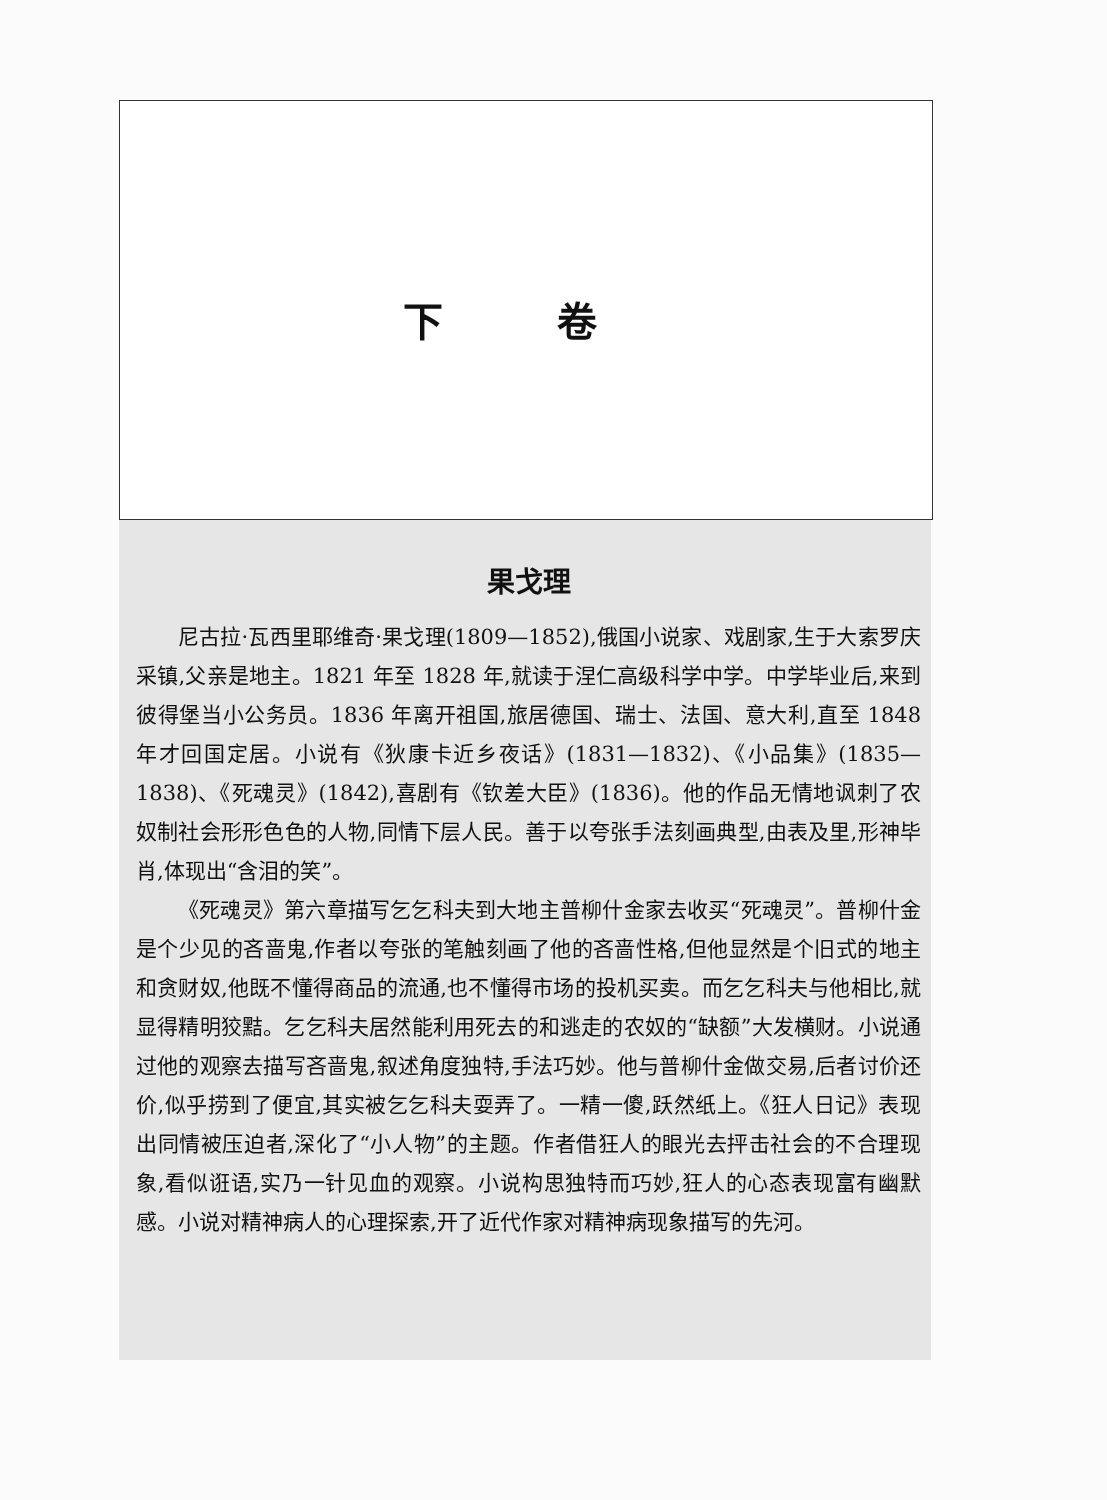下 卷
果戈理
尼古拉·瓦西里耶维奇·果戈理(1809—1852),俄国小说家、戏剧家,生于大索罗庆采镇,父亲是地主。1821 年至 1828 年,就读于涅仁高级科学中学。中学毕业后,来到彼得堡当小公务员。1836 年离开祖国,旅居德国、瑞士、法国、意大利,直至 1848 年才回国定居。小说有《狄康卡近乡夜话》(1831—1832)、《小品集》(1835—1838)、《死魂灵》(1842),喜剧有《钦差大臣》(1836)。他的作品无情地讽刺了农奴制社会形形色色的人物,同情下层人民。善于以夸张手法刻画典型,由表及里,形神毕肖,体现出“含泪的笑”。
《死魂灵》第六章描写乞乞科夫到大地主普柳什金家去收买“死魂灵”。普柳什金是个少见的吝啬鬼,作者以夸张的笔触刻画了他的吝啬性格,但他显然是个旧式的地主和贪财奴,他既不懂得商品的流通,也不懂得市场的投机买卖。而乞乞科夫与他相比,就显得精明狡黠。乞乞科夫居然能利用死去的和逃走的农奴的“缺额”大发横财。小说通过他的观察去描写吝啬鬼,叙述角度独特,手法巧妙。他与普柳什金做交易,后者讨价还价,似乎捞到了便宜,其实被乞乞科夫耍弄了。一精一傻,跃然纸上。《狂人日记》表现出同情被压迫者,深化了“小人物”的主题。作者借狂人的眼光去抨击社会的不合理现象,看似诳语,实乃一针见血的观察。小说构思独特而巧妙,狂人的心态表现富有幽默感。小说对精神病人的心理探索,开了近代作家对精神病现象描写的先河。